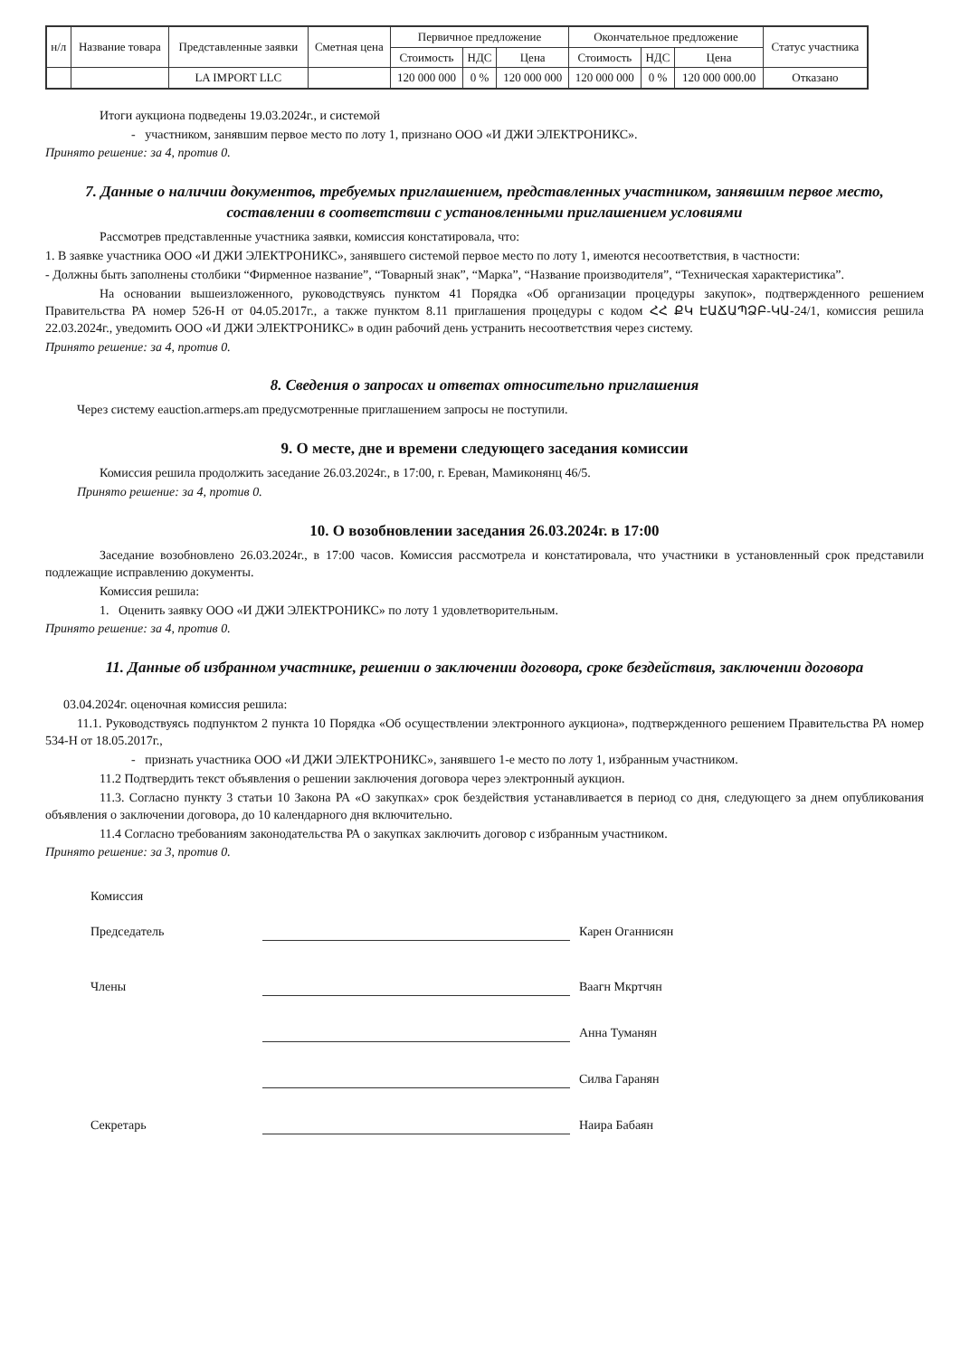| н/л | Название товара | Представленные заявки | Сметная цена | Первичное предложение | | | Окончательное предложение | | | Статус участника |
| --- | --- | --- | --- | --- | --- | --- | --- | --- | --- | --- |
| | | | | Стоимость | НДС | Цена | Стоимость | НДС | Цена | |
| | | LA IMPORT LLC | | 120 000 000 | 0 % | 120 000 000 | 120 000 000 | 0 % | 120 000 000.00 | Отказано |
Итоги аукциона подведены 19.03.2024г., и системой
- участником, занявшим первое место по лоту 1, признано ООО «И ДЖИ ЭЛЕКТРОНИКС».
Принято решение: за 4, против 0.
7. Данные о наличии документов, требуемых приглашением, представленных участником, занявшим первое место, составлении в соответствии с установленными приглашением условиями
Рассмотрев представленные участника заявки, комиссия констатировала, что:
1. В заявке участника ООО «И ДЖИ ЭЛЕКТРОНИКС», занявшего системой первое место по лоту 1, имеются несоответствия, в частности:
- Должны быть заполнены столбики “Фирменное название”, “Товарный знак”, “Марка”, “Название производителя”, “Техническая характеристика”.
На основании вышеизложенного, руководствуясь пунктом 41 Порядка «Об организации процедуры закупок», подтвержденного решением Правительства РА номер 526-Н от 04.05.2017г., а также пунктом 8.11 приглашения процедуры с кодом ՀՀ ՔԿ ԷԱՃԱՊՁԲ-ԿԱ-24/1, комиссия решила 22.03.2024г., уведомить ООО «И ДЖИ ЭЛЕКТРОНИКС» в один рабочий день устранить несоответствия через систему.
Принято решение: за 4, против 0.
8. Сведения о запросах и ответах относительно приглашения
Через систему eauction.armeps.am предусмотренные приглашением запросы не поступили.
9. О месте, дне и времени следующего заседания комиссии
Комиссия решила продолжить заседание 26.03.2024г., в 17:00, г. Ереван, Мамиконянц 46/5.
Принято решение: за 4, против 0.
10. О возобновлении заседания 26.03.2024г. в 17:00
Заседание возобновлено 26.03.2024г., в 17:00 часов. Комиссия рассмотрела и констатировала, что участники в установленный срок представили подлежащие исправлению документы.
Комиссия решила:
1. Оценить заявку ООО «И ДЖИ ЭЛЕКТРОНИКС» по лоту 1 удовлетворительным.
Принято решение: за 4, против 0.
11. Данные об избранном участнике, решении о заключении договора, сроке бездействия, заключении договора
03.04.2024г. оценочная комиссия решила:
11.1. Руководствуясь подпунктом 2 пункта 10 Порядка «Об осуществлении электронного аукциона», подтвержденного решением Правительства РА номер 534-Н от 18.05.2017г.,
- признать участника ООО «И ДЖИ ЭЛЕКТРОНИКС», занявшего 1-е место по лоту 1, избранным участником.
11.2 Подтвердить текст объявления о решении заключения договора через электронный аукцион.
11.3. Согласно пункту 3 статьи 10 Закона РА «О закупках» срок бездействия устанавливается в период со дня, следующего за днем опубликования объявления о заключении договора, до 10 календарного дня включительно.
11.4 Согласно требованиям законодательства РА о закупках заключить договор с избранным участником.
Принято решение: за 3, против 0.
Комиссия
Председатель Карен Оганнисян
Члены Ваагн Мкртчян
Анна Туманян
Силва Гаранян
Секретарь Наира Бабаян